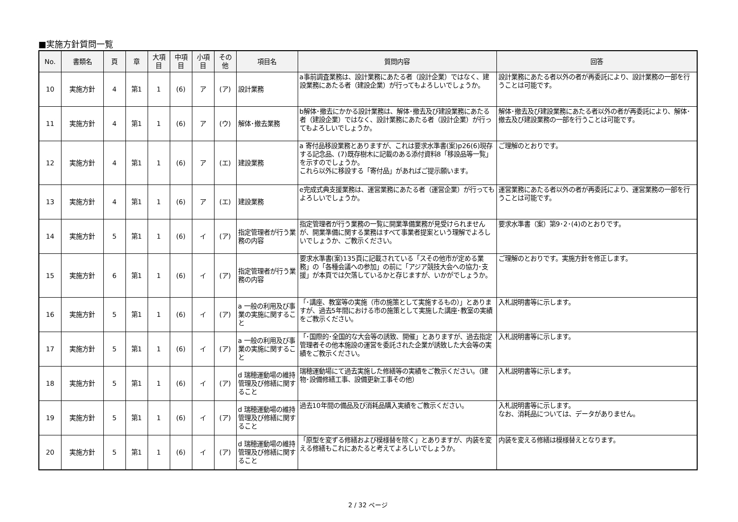■実施方針質問一覧
| No. | 書類名 | 頁 | 章 | 大項目 | 中項目 | 小項目 | その他 | 項目名 | 質問内容 | 回答 |
| --- | --- | --- | --- | --- | --- | --- | --- | --- | --- | --- |
| 10 | 実施方針 | 4 | 第1 | 1 | (6) | ア | (ア) | 設計業務 | a事前調査業務は、設計業務にあたる者（設計企業）ではなく、建設業務にあたる者（建設企業）が行ってもよろしいでしょうか。 | 設計業務にあたる者以外の者が再委託により、設計業務の一部を行うことは可能です。 |
| 11 | 実施方針 | 4 | 第1 | 1 | (6) | ア | (ウ) | 解体･撤去業務 | b解体･撤去にかかる設計業務は、解体･撤去及び建設業務にあたる者（建設企業）ではなく、設計業務にあたる者（設計企業）が行ってもよろしいでしょうか。 | 解体･撤去及び建設業務にあたる者以外の者が再委託により、解体･撤去及び建設業務の一部を行うことは可能です。 |
| 12 | 実施方針 | 4 | 第1 | 1 | (6) | ア | (エ) | 建設業務 | a 寄付品移設業務とありますが、これは要求水準書(案)p26(6)現存する記念品、(7)既存樹木に記載のある添付資料8「移設品等一覧」を示すのでしょうか。 これら以外に移設する「寄付品」があればご提示願います。 | ご理解のとおりです。 |
| 13 | 実施方針 | 4 | 第1 | 1 | (6) | ア | (エ) | 建設業務 | e完成式典支援業務は、運営業務にあたる者（運営企業）が行ってもよろしいでしょうか。 | 運営業務にあたる者以外の者が再委託により、運営業務の一部を行うことは可能です。 |
| 14 | 実施方針 | 5 | 第1 | 1 | (6) | イ | (ア) | 指定管理者が行う業務の内容 | 指定管理者が行う業務の一覧に開業準備業務が見受けられませんが、開業準備に関する業務はすべて事業者提案という理解でよろしいでしょうか、ご教示ください。 | 要求水準書（案）第9･2･(4)のとおりです。 |
| 15 | 実施方針 | 6 | 第1 | 1 | (6) | イ | (ア) | 指定管理者が行う業務の内容 | 要求水準書(案)135頁に記載されている「スその他市が定める業務」の「各種会議への参加」の前に「アジア競技大会への協力･支援」が本頁では欠落しているかと存じますが、いかがでしょうか。 | ご理解のとおりです。実施方針を修正します。 |
| 16 | 実施方針 | 5 | 第1 | 1 | (6) | イ | (ア) | a 一般の利用及び事業の実施に関すること | 「･講座、教室等の実施（市の施策として実施するもの）」とありますが、過去5年間における市の施策として実施した講座･教室の実績をご教示ください。 | 入札説明書等に示します。 |
| 17 | 実施方針 | 5 | 第1 | 1 | (6) | イ | (ア) | a 一般の利用及び事業の実施に関すること | 「･国際的･全国的な大会等の誘致、開催」とありますが、過去指定管理者その他本施設の運営を委託された企業が誘致した大会等の実績をご教示ください。 | 入札説明書等に示します。 |
| 18 | 実施方針 | 5 | 第1 | 1 | (6) | イ | (ア) | d 瑞穂運動場の維持管理及び修繕に関すること | 瑞穂運動場にて過去実施した修繕等の実績をご教示ください。（建物･設備修繕工事、設備更新工事その他） | 入札説明書等に示します。 |
| 19 | 実施方針 | 5 | 第1 | 1 | (6) | イ | (ア) | d 瑞穂運動場の維持管理及び修繕に関すること | 過去10年間の備品及び消耗品購入実績をご教示ください。 | 入札説明書等に示します。 なお、消耗品については、データがありません。 |
| 20 | 実施方針 | 5 | 第1 | 1 | (6) | イ | (ア) | d 瑞穂運動場の維持管理及び修繕に関すること | 「原型を変ずる修繕および模様替を除く」とありますが、内装を変える修繕もこれにあたると考えてよろしいでしょうか。 | 内装を変える修繕は模様替えとなります。 |
2 / 32 ページ